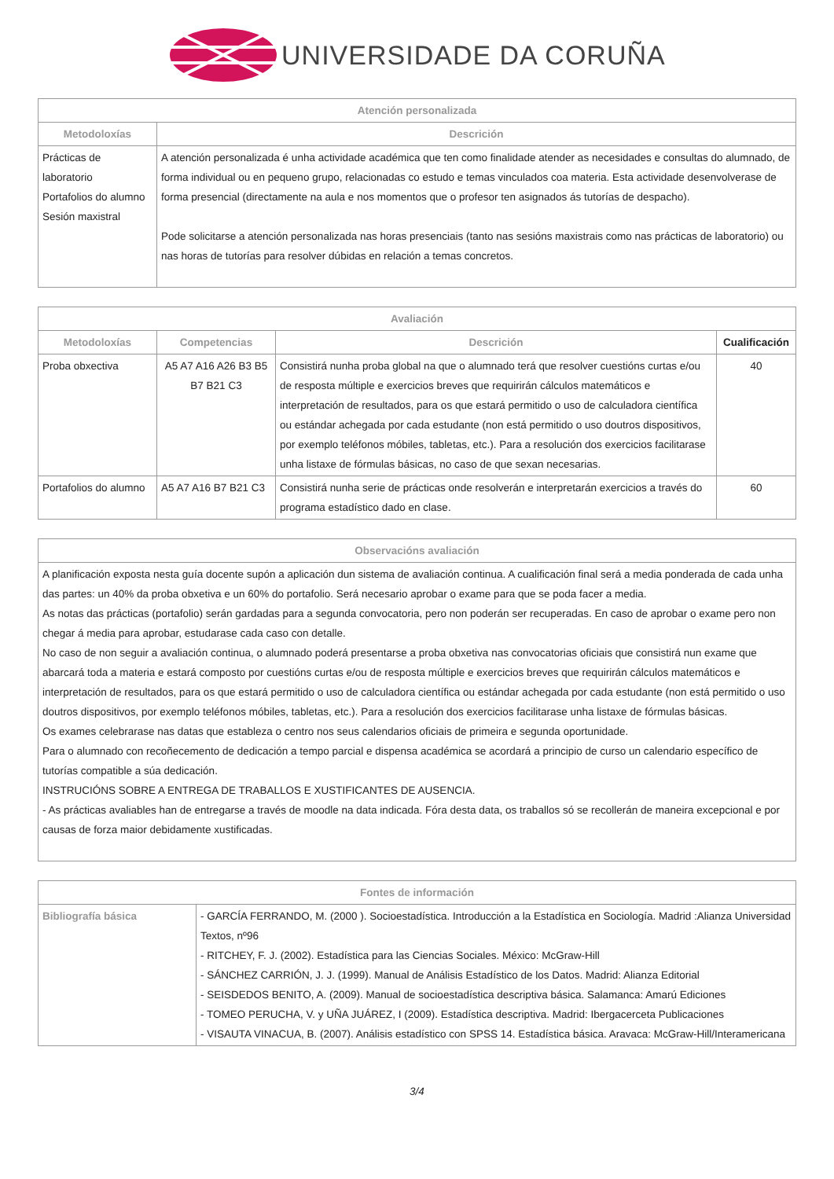UNIVERSIDADE DA CORUÑA
| Atención personalizada | |
| --- | --- |
| Metodoloxías | Descrición |
| Prácticas de laboratorio Portafolios do alumno Sesión maxistral | A atención personalizada é unha actividade académica que ten como finalidade atender as necesidades e consultas do alumnado, de forma individual ou en pequeno grupo, relacionadas co estudo e temas vinculados coa materia. Esta actividade desenvolverase de forma presencial (directamente na aula e nos momentos que o profesor ten asignados ás tutorías de despacho). Pode solicitarse a atención personalizada nas horas presenciais (tanto nas sesións maxistrais como nas prácticas de laboratorio) ou nas horas de tutorías para resolver dúbidas en relación a temas concretos. |
| Avaliación | | | |
| --- | --- | --- | --- |
| Metodoloxías | Competencias | Descrición | Cualificación |
| Proba obxectiva | A5 A7 A16 A26 B3 B5 B7 B21 C3 | Consistirá nunha proba global na que o alumnado terá que resolver cuestións curtas e/ou de resposta múltiple e exercicios breves que requirirán cálculos matemáticos e interpretación de resultados, para os que estará permitido o uso de calculadora científica ou estándar achegada por cada estudante (non está permitido o uso doutros dispositivos, por exemplo teléfonos móbiles, tabletas, etc.). Para a resolución dos exercicios facilitarase unha listaxe de fórmulas básicas, no caso de que sexan necesarias. | 40 |
| Portafolios do alumno | A5 A7 A16 B7 B21 C3 | Consistirá nunha serie de prácticas onde resolverán e interpretarán exercicios a través do programa estadístico dado en clase. | 60 |
| Observacións avaliación |
| --- |
| A planificación exposta nesta guía docente supón a aplicación dun sistema de avaliación continua. A cualificación final será a media ponderada de cada unha das partes: un 40% da proba obxetiva e un 60% do portafolio. Será necesario aprobar o exame para que se poda facer a media. As notas das prácticas (portafolio) serán gardadas para a segunda convocatoria, pero non poderán ser recuperadas. En caso de aprobar o exame pero non chegar á media para aprobar, estudarase cada caso con detalle. No caso de non seguir a avaliación continua, o alumnado poderá presentarse a proba obxetiva nas convocatorias oficiais que consistirá nun exame que abarcará toda a materia e estará composto por cuestións curtas e/ou de resposta múltiple e exercicios breves que requirirán cálculos matemáticos e interpretación de resultados, para os que estará permitido o uso de calculadora científica ou estándar achegada por cada estudante (non está permitido o uso doutros dispositivos, por exemplo teléfonos móbiles, tabletas, etc.). Para a resolución dos exercicios facilitarase unha listaxe de fórmulas básicas. Os exames celebrarase nas datas que estableza o centro nos seus calendarios oficiais de primeira e segunda oportunidade. Para o alumnado con recoñecemento de dedicación a tempo parcial e dispensa académica se acordará a principio de curso un calendario específico de tutorías compatible a súa dedicación. INSTRUCIÓNS SOBRE A ENTREGA DE TRABALLOS E XUSTIFICANTES DE AUSENCIA. - As prácticas avaliables han de entregarse a través de moodle na data indicada. Fóra desta data, os traballos só se recollerán de maneira excepcional e por causas de forza maior debidamente xustificadas. |
| Fontes de información | |
| --- | --- |
| Bibliografía básica | - GARCÍA FERRANDO, M. (2000 ). Socioestadística. Introducción a la Estadística en Sociología. Madrid :Alianza Universidad Textos, nº96 - RITCHEY, F. J. (2002). Estadística para las Ciencias Sociales. México: McGraw-Hill - SÁNCHEZ CARRIÓN, J. J. (1999). Manual de Análisis Estadístico de los Datos. Madrid: Alianza Editorial - SEISDEDOS BENITO, A. (2009). Manual de socioestadística descriptiva básica. Salamanca: Amarú Ediciones - TOMEO PERUCHA, V. y UÑA JUÁREZ, I (2009). Estadística descriptiva. Madrid: Ibergacerceta Publicaciones - VISAUTA VINACUA, B. (2007). Análisis estadístico con SPSS 14. Estadística básica. Aravaca: McGraw-Hill/Interamericana |
3/4